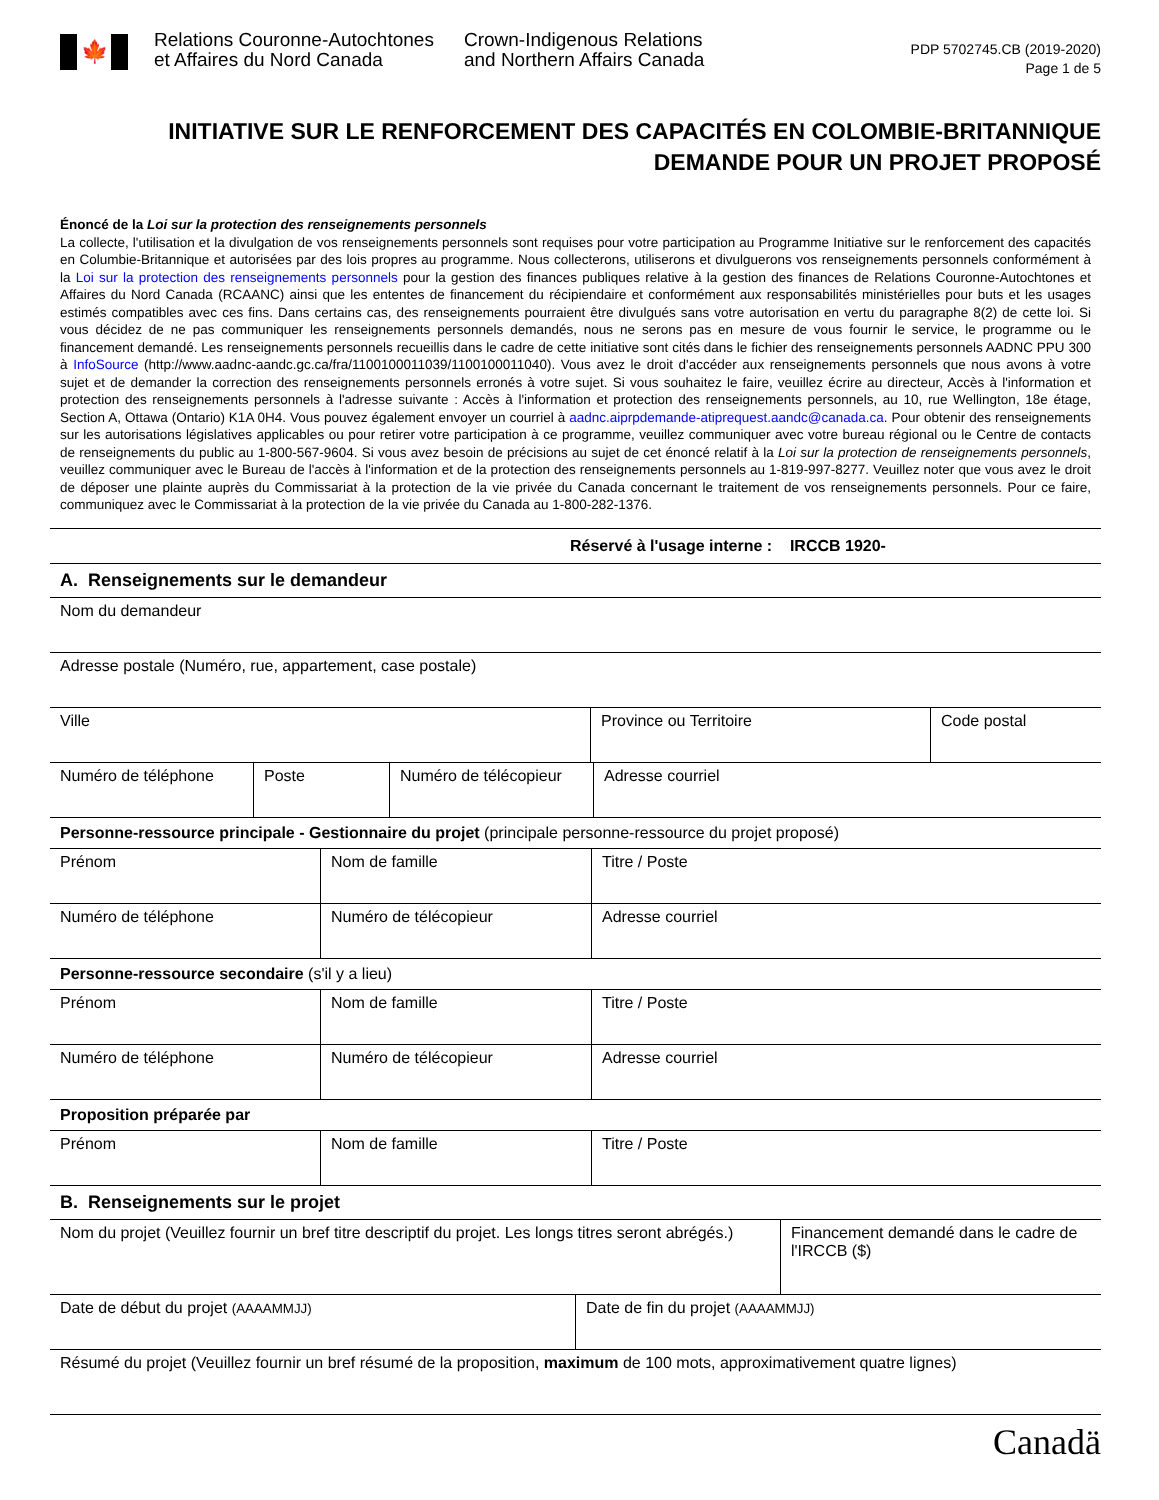🍁
Relations Couronne-Autochtones
et Affaires du Nord Canada
Crown-Indigenous Relations
and Northern Affairs Canada
PDP 5702745.CB (2019-2020)
Page 1 de 5
INITIATIVE SUR LE RENFORCEMENT DES CAPACITÉS EN COLOMBIE-BRITANNIQUE
DEMANDE POUR UN PROJET PROPOSÉ
Énoncé de la Loi sur la protection des renseignements personnels
La collecte, l'utilisation et la divulgation de vos renseignements personnels sont requises pour votre participation au Programme Initiative sur le renforcement des capacités en Columbie-Britannique et autorisées par des lois propres au programme. Nous collecterons, utiliserons et divulguerons vos renseignements personnels conformément à la Loi sur la protection des renseignements personnels pour la gestion des finances publiques relative à la gestion des finances de Relations Couronne-Autochtones et Affaires du Nord Canada (RCAANC) ainsi que les ententes de financement du récipiendaire et conformément aux responsabilités ministérielles pour buts et les usages estimés compatibles avec ces fins. Dans certains cas, des renseignements pourraient être divulgués sans votre autorisation en vertu du paragraphe 8(2) de cette loi. Si vous décidez de ne pas communiquer les renseignements personnels demandés, nous ne serons pas en mesure de vous fournir le service, le programme ou le financement demandé. Les renseignements personnels recueillis dans le cadre de cette initiative sont cités dans le fichier des renseignements personnels AADNC PPU 300 à InfoSource (http://www.aadnc-aandc.gc.ca/fra/1100100011039/1100100011040). Vous avez le droit d'accéder aux renseignements personnels que nous avons à votre sujet et de demander la correction des renseignements personnels erronés à votre sujet. Si vous souhaitez le faire, veuillez écrire au directeur, Accès à l'information et protection des renseignements personnels à l'adresse suivante : Accès à l'information et protection des renseignements personnels, au 10, rue Wellington, 18e étage, Section A, Ottawa (Ontario) K1A 0H4. Vous pouvez également envoyer un courriel à aadnc.aiprpdemande-atiprequest.aandc@canada.ca. Pour obtenir des renseignements sur les autorisations législatives applicables ou pour retirer votre participation à ce programme, veuillez communiquer avec votre bureau régional ou le Centre de contacts de renseignements du public au 1-800-567-9604. Si vous avez besoin de précisions au sujet de cet énoncé relatif à la Loi sur la protection de renseignements personnels, veuillez communiquer avec le Bureau de l'accès à l'information et de la protection des renseignements personnels au 1-819-997-8277. Veuillez noter que vous avez le droit de déposer une plainte auprès du Commissariat à la protection de la vie privée du Canada concernant le traitement de vos renseignements personnels. Pour ce faire, communiquez avec le Commissariat à la protection de la vie privée du Canada au 1-800-282-1376.
| Réservé à l'usage interne : IRCCB 1920- |
| A. Renseignements sur le demandeur |
| Nom du demandeur |
| Adresse postale (Numéro, rue, appartement, case postale) |
| Ville | Province ou Territoire | Code postal |
| Numéro de téléphone | Poste | Numéro de télécopieur | Adresse courriel |
| Personne-ressource principale - Gestionnaire du projet (principale personne-ressource du projet proposé) | | |
| Prénom | Nom de famille | Titre / Poste |
| Numéro de téléphone | Numéro de télécopieur | Adresse courriel |
| Personne-ressource secondaire (s'il y a lieu) | | |
| Prénom | Nom de famille | Titre / Poste |
| Numéro de téléphone | Numéro de télécopieur | Adresse courriel |
| Proposition préparée par | | |
| Prénom | Nom de famille | Titre / Poste |
| B. Renseignements sur le projet | | |
| Nom du projet (Veuillez fournir un bref titre descriptif du projet. Les longs titres seront abrégés.) | Financement demandé dans le cadre de l'IRCCB ($) |
| Date de début du projet (AAAAMMJJ) | Date de fin du projet (AAAAMMJJ) |
| Résumé du projet (Veuillez fournir un bref résumé de la proposition, maximum de 100 mots, approximativement quatre lignes) | |
Canadä